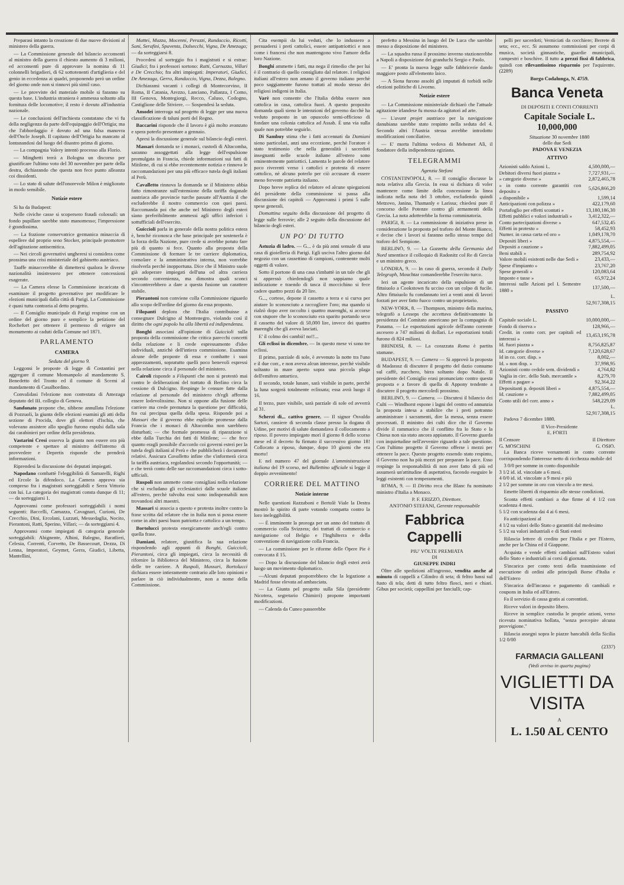Preparasi intanto la creazione di due nuove divisioni al ministero della guerra.
— La Commissione generale del bilancio acconsentì al ministro della guerra il chiesto aumento di 3 milioni, ed acconsentì pure di approvare la nomina di 11 colonnelli brigadieri, di 62 sottotenenti d'artiglieria e del genio in eccedenza ai quadri, proponendo però un ordine del giorno onde non si rinnovi più simil caso.
— Le provviste del materiale mobile si faranno su questa base. L'industria straniera è ammessa soltanto alla fornitura delle locomotive; il resto è dovuto all'industria nazionale.
— Le conclusioni dell'inchiesta constatano che vi fu della negligenza da parte dell'equipaggio dell'Ortigia; ma che l'abbordaggio è dovuto ad una falsa manovra dell'Oncle Joseph. Il capitano dell'Ortigia ha mancato al lontanandosi dal luogo del disastro prima di giorno.
— La compagnia Valery intentò processo alla Florio.
— Minghetti terrà a Bologna un discorso per giustificare l'ultimo voto del 30 novembre per parte della destra, dichiarando che questa non fece punto alleanza coi dissidenti.
— Lo stato di salute dell'onorevole Milon è migliorato in modo sensibile.
Notizie estere
Si ha da Budapest:
Nelle civiche casse si scopersero fraudi colossali: un fondo pupillare sarebbe stato manomesso; l'impressione è grandissima.
— La frazione conservatrice germanica minaccia di espellere dal proprio seno Stocker, principale promotore dell'agitazione antisemitica.
— Nei circoli governativi ungheresi si considera come prossima una crisi ministeriale del gabinetto austriaco.
Taaffe minaccerebbe di dimettersi qualora le diverse nazionalità insistessero per ottenere concessioni esagerate.
— La Camera elesse la Commissione incaricata di esaminare il progetto governativo per modificare le elezioni municipali dalla città di Parigi. La Commissione è quasi tutta contraria al detto progetto.
— Il Consiglio municipale di Parigi respinse con un ordine del giorno puro e semplice la petizione del Rochefort per ottenere il permesso di erigere un monumento ai caduti della Comune nel 1871.
PARLAMENTO
CAMERA
Seduta del giorno 9.
Leggonsi le proposte di legge di Costantini per aggregare il comune Monsanpolo al mandamento S. Benedetto del Tronto ed il comune di Scerni al mandamento di Casalbordino.
Convalidasi l'elezione non contestata di Amezaga deputato del III. collegio di Genova.
Sandonato propone che, sibbene annullata l'elezione di Pozzuoli, la giunta delle elezioni esamini gli atti della sezione di Procida, dove gli elettori d'Ischia, che volevano assistere allo spoglio furono espulsi dalla sala dai carabinieri per ordine della presidenza.
Vastarini Cresi osserva la giunta non essere ora più competente e spettare al ministro dell'interno di provvedere e Depretis risponde che prenderà informazioni.
Riprendesi la discussione dei deputati impiegati.
Napodano combattè l'eleggibilità di Samarelli, Righi ed Ercole la difendoco. La Camera approva sia compreso fra i magistrati sorteggiabili e Serra Vittorio con lui. La categoria dei magistrati consta dunque di 11; — da sorteggiarsi 1.
Approvansi come professori sorteggiabili i nomi seguenti: Baccelli, Carnazza, Cavagnari, Curioni, De Crecchio, Dini, Ercolani, Luzzati, Messedaglia, Nocito, Pierantoni, Ratti, Sperino, Villari; — da sorteggiarsi 4.
Approvansi come impiegati di categoria generale sorteggiabili: Abignente, Albini, Balegno, Baratlieri, Celesia, Correnti, Corvetto, De Bassecourt, Dezza, Di Lenna, Imperatori, Geymet, Gerra, Giudici, Libetta, Mantellini,
Mattei, Mazza, Mocenni, Perazzi, Randaccio, Ricotti, Sani, Serafini, Spaventa, Dalsecchi, Vigna, De Amezaga; — da sorteggiarsi 8.
Procedesi al sorteggio fra i magistrati e si estrae: Giudici; fra i professori sortono: Ratti, Carnazza, Villari e De Crecchio; fra altri impiegati: Imperatori, Giudici, De Amezaga, Gerra, Randaccio, Vigna, Dezza, Balegno.
Dichiaransi vacanti i collegi di Montecorvino, II Roma, II Catania, Arezzo, Lanciano, Pallanza, I Como, III Genova, Montegiorgi, Recco, Caluso, Codogno, Castiglione delle Stiviere. — Sospendesi la seduta.
Amodei interroga sul progetto di legge per una nuova classificazione di taluni porti del Regno.
Baccarini risponde che il lavoro è già molto avanzato e spera poterlo presentare a gennaio.
Apresi la discussione generale sul bilancio degli esteri.
Massari domanda se i monaci, custodi di Altacomba, saranno assoggettati alla legge dell'espulsione promulgata in Francia, chiede informazioni sui fatti di Mitilene, di cui si ebbe recentemente notizia e rinnova le raccomandazioni per una più efficace tutela degli italiani al Perù.
Cavalletto rinnova la domanda se il Ministero abbia fatto rimostranze sull'estensione della tariffa doganale austriaca alle provincie turche passate all'Austria il che escluderebbe il nostro commercio con quei paesi. Raccomanda poi che anche nel Ministero degli esteri siano preferibilmente ammessi agli uffici inferiori i sottufficiali dell'esercito.
Guiccioli parla in generale della nostra politica estera è, benchè riconosca che base principale per sostenerla è la forza della Nazione, pure crede si avrebbe potuto fare più di quanto si fece. Quanto alla proposta della Commissione di formare le tre carriere diplomatica, consolare e la amministrativa interna, non vorrebbe risolverla perchè inopportuna. Dice che il Ministro suole già adoperare impiegati dell'una od altra carriera secondo convenienza, ma dimostra quali sconci s'incontrerebbero a dare a questa fusione un carattere stabile.
Pierantoni non conviene colla Commissione riguardo allo scopo dell'ordine del giorno da essa proposto.
Filopanti deplora che l'Italia contribuisse a consegnare Dulcigno al Montenegro, violando così il diritto che ogni popolo ha alla libertà ed indipendenza.
Bonghi associasi all'opinione di Guiccioli sulla proposta della commissione che critica parecchi concetti della relazione e li crede espressamente d'idee individuali, anzichè dell'intiera commissione. Esamina alcune delle proposte di essa e combatte i suoi apprezzamenti, sopratutto quelli poco benevoli espressi nella relazione circa il personale del ministero.
Cairoli risponde a Filopanti che non si protestò mai contro le deliberazioni del trattato di Berlino circa la cessione di Dulcigno. Respinge le censure fatte dalla relazione al personale del ministero ch'egli afferma essere lodevolissimo. Non si oppone alla fusione delle carriere ma crede prematura la questione per difficoltà, fra cui precipua quella della spesa. Risponde poi a Massari che il governo ebbe esplicite promesse dalla Francia che i monaci di Altacomba non sarebbero disturbati; — che formale promessa di riparazione si ebbe dalla Turchia dei fatti di Mitilene; — che fece quanto eragli possibile d'accordo coi governi esteri per la tutela degli italiani al Perù e che pubblicherà i documenti relativi. Assicura Cavalletto infine che s'informerà circa la tariffa austriaca, regolandosi secondo l'opportunità; — e che terrà conto delle sue raccomandazioni circa i sotto-ufficiali.
Ruspoli non ammette come consigliasi nella relazione che si escludano gli ecclesiastici dalle scuole italiane all'estero, perchè talvolta essi sono indispensabili non trovandosi altri maestri.
Massari si associa a questo e protesta inoltre contro la frase scritta dal relatore che in Italia non si possa essere come in altri paesi buon patriotta e cattolico a un tempo.
Bortolucci protesta energicamente anch'egli contro quella frase.
Damiani, relatore, giustifica la sua relazione rispondendo agli appunti di Bonghi, Guiccioli, Pierantoni, circa gli impiegati, circa la necessità di rifornire la Biblioteca del Ministero, circa la fusione delle tre carriere. A Ruspoli, Massari, Bortolucci dichiara essere intieramente contrario alle loro opinioni e parlare in ciò individualmente, non a nome della Commissione.
Cita esempii da lui veduti, che lo indussero a persuadersi i preti cattolici, essere antipatriottici e non come i francesi che non mantengono vivo l'amore della loro Nazione.
Bonghi ammette i fatti, ma nega il rimedio che per lui è il contrario di quello consigliato dal relatore. I religiosi italiani all'estero non amano il governo italiano perchè poco saggiamente furono trattati al modo stesso dei religiosi indigeni in Italia.
Varè non consente che l'Italia debba essere non cattolica in casa, cattolica fuori. A questo proposito domanda quali sieno le intenzioni del governo dacchè ha veduto proposto in un opuscolo semi-officioso di fondare una colonia cattolica ad Assab. È una via sulla quale non potrebbe seguirlo.
Di Sambuy stima che i fatti accennati da Damiani sieno particolari, anzi una eccezione, perchè l'oratore è stato testimonio che nella generalità i sacerdoti insegnanti nelle scuole italiane all'estero sono eminentemente patriottici. Lamenta le parole del relatore poco riverenti verso i cattolici e protesta di essere cattolico, nè alcuno poterlo per ciò accusare di essere meno fervente patriotta italiano.
Dopo breve replica del relatore ed alcune spiegazioni del presidente della commissione si passa alla discussione dei capitoli — Approvansi i primi 5 sulle spese generali.
Domattina seguito della discussione del progetto di legge sulle ferrovie; alle 2 seguito della discussione del bilancio degli esteri.
UN PO' DI TUTTO
Astuzia di ladro. — G... è da più anni sensale di una casa di gioielleria di Parigi. Egli usciva l'altro giorno dal negozio con un cassettino di campioni, contenente molti oggetti di valore.
Sotto il portone di una casa s'imbattè in un tale che gli si appressò chiedendogli non sappiamo quale indicazione e traendo di tasca il moccichino si fece cadere quattro pezzi da 20 lire.
G..., cortese, depone il cassetto a terra e si curva per aiutare lo sconosciuto a raccogliere l'oro; ma quando si rialzò dopo aver raccolto i quattro marenghi, si accorse con stupore che lo sconosciuto era sparito portando seco il cassetto del valore di 50,000 lire, invece dei quattro marenghi che gli aveva lasciati.
E' il colmo dei cambii! no!!...
Gli eclissi in dicembre. — In questo mese vi sono tre eclissi.
Il primo, parziale di sole, è avvenuto la notte tra l'uno e il due corr., e non aveva alcun interesse, perchè visibile soltanto in mare aperto sopra una piccola plaga dell'emifero antartico.
Il secondo, totale lunare, sarà visibile in parte, perchè la luna sorgerà totalmente eclissata; essa avrà luogo il 16.
Il terzo, pure visibile, sarà parziale di sole ed avverrà al 31.
Scherzi di... cattivo genere. — Il signor Osvaldo Sartori, cassiere di seconda classe presso la dogana di Udine, per motivi di salute domandava il collocamento a riposo. Il povero impiegato morì il giorno 8 dello scorso mese ed il decreto fu firmato il successivo giorno 18! Collocato a riposo, dunque, dopo 10 giorni che era morto!
E nel numero 47 del giornale L'amministrazione italiana del 19 scorso, nel Bullettino ufficiale si legge il doppio avvenimento!
CORRIERE DEL MATTINO
Notizie interne
Nelle questioni Razzaboni e Bertolè Viale la Destra mostrò lo spirito di parte votando compatta contro la loro ineleggibilità.
— È imminente la proroga per un anno del trattato di commercio colla Svizzera; dei trattati di commercio e navigazione col Belgio e l'Inghilterra e della convenzione di navigazione colla Francia.
— La commissione per le riforme delle Opere Pie è convocata il 15.
— Dopo la discussione del bilancio degli esteri avrà luogo un movimento diplomatico.
—Alcuni deputati proporrebbero che la legazione a Madrid fosse elevata ad ambasciata.
— La Giunta pel progetto sulla Sila (presidente Nicotera, segretario Chimirri) propone importanti modificazioni.
— Calenda da Cuneo passerebbe
prefetto a Messina in luogo del De Luca che sarebbe messo a disposizione del ministero.
— La squadra russa il prossimo inverno stazionerebbe a Napoli a disposizione dei granduchi Sergio e Paolo.
— E' pronta la nuova legge sulle fabbricerie dando maggiore posto all'elemento laico.
— A Siena furono assolti gli imputati di torbidi nelle elezioni politiche di Livorno.
Notizie estere
— La Commissione ministeriale dichiarò che l'attuale agitazione irlandese fu mossa da agitatori ad arte.
— L'avant projet austriaco per la navigazione danubiana sarebbe stato respinto nella seduta del 4. Secondo altri l'Austria stessa avrebbe introdotto modificazioni conciliative.
— E' morta l'ultima vedova di Mehemet Alì, il fondatore della indipendenza egiziana.
TELEGRAMMI
Agenzia Stefani
COSTANTINOPOLI, 8. — Il consiglio discusse la nota relativa alla Grecia. In essa si dichiara di voler mantenere come limite della concessione la linea indicata nella nota del 3 ottobre, escludendo quindi Metzovo, Janina, Thamanly e Larissa; chiedesi pure il concorso delle Potenze contro gli armamenti della Grecia. La nota adotterebbe la forma comminatoria.
PARIGI, 8. — La commissione di iniziativa prese in considerazione la proposta pel traforo del Monte Bianco, e decise che i lavori si faranno nello stesso tempo del traforo del Sempione.
BERLINO, 9. — La Gazzetta della Germania del Nord smentisce il colloquio di Radonitz col Re di Grecia e un ministro greco.
LONDRA, 9. — In caso di guerra, secondo il Daily Telegraph, Mouchtar comanderebbe l'esercito turco.
Ieri un agente incaricato della espulsione di un fittaiuolo a Cookstown fu ucciso con un colpo di fucile. Altro fittaiuolo fu condannato ieri a venti anni di lavori forzati per aver fatto fuoco contro un proprietario.
NEW-YORK, 8. — Thompson, ministro della marina, telegrafò a Lesseps che accettava definitivamente la presidenza del Comitato americano per la compagnia di Panama. — Le esportazioni agricole dell'anno corrente ascesero a 747 milioni di dollari. Le esportazioni totali furono di 824 milioni.
BRINDISI, 8. — La corazzata Roma è partita stamane.
BUDAPEST, 9. — Camera — Si approvò la proposta di Madarasz di discutere il progetto del dazio consumo sul caffè, zucchero, birra soltanto dopo Natale. Il presidente del Consiglio erasi pronunciato contro questa proposta e a favore di quella di Appony tendente a discutere il progetto mercoledì prossimo.
BERLINO, 9. — Camera. — Discutesi il bilancio dei Culti — Windhorst espone i lagni del centro ed annunzia la proposta intesa a stabilire che i preti potranno amministrare i sacramenti, dire la messa, senza essere processati. Il ministro dei culti dice che il Governo divide il rammarico che il conflitto fra lo Stato e la Chiesa non sia stato ancora appianato. Il Governo guarda con inquietudine nell'avvenire riguardo a tale questione. Con l'ultimo progetto il Governo offerse i mezzi per ottenere la pace. Questo progetto essendo stato respinto, il Governo non ha più mezzi per preparare la pace. Esso respinge la responsabilità di non aver fatto di più ed assumerà un'attitudine di aspettativa, facendo eseguire le leggi esistenti con temperamenti.
ROMA, 9. — Il Diritto reca che Blanc fu nominato ministro d'Italia a Monaco.
P. F. ERIZZO, Direttore.
ANTONIO STEFANI, Gerente responsabile
Fabbrica Cappelli
PIU' VOLTE PREMIATA
DI
GIUSEPPE INDRI
Oltre alle spedizioni all'ingrosso, vendita anche al minuto di cappelli a Cilindro di seta; di feltro bassi sul fusto di tela; detti di tutto feltro flosci, neri e chiari. Gibus per società; cappellini per fanciulli; cap-
pelli per sacerdoti; Verniciati da cocchiere; Berrete di seta; ecc., ecc. Si assumono commissioni per corpi di musica, società ginnastiche, guardie municipali, campestri e boschive. Il tutto a prezzi fissi di fabbrica, quindi con rilevantissimo risparmio per l'aquirente. (2289)
Borgo Codalunga, N. 4759.
Banca Veneta
DI DEPOSITI E CONTI CORRENTI
Capitale Sociale L. 10,000,000
Situazione 30 novembre 1880
delle due Sedi
PADOVA E VENEZIA
ATTIVO
| Azionisti saldo Azioni L. | 4,500,000,— |
| Debitori diversi fuori piazza » | 7,727,931,— |
| » categorie diverse » | 2,872,465,78 |
| » in conto corrente garantiti con deposito » | 5,626,866,20 |
| » disponibile » | 1,599,14 |
| Anticipazioni con polizza » | 422,179,60 |
| Portafoglio per effetti scontati » | 13,180,186,30 |
| Effetti pubblici e valori industriali » | 3,412,322,— |
| Conto partecipazioni diverse » | 647,532,45 |
| Effetti in protesto » | 58,452,93 |
| Numer. in cassa carta ed oro » | 1,049,178,70 |
| Depositi liberi » | 4,875,554,— |
| Depositi a cauzione » | 7,882,499,05 |
| Beni stabili » | 289,754,92 |
| Valore mobili esistenti nelle due Sedi » | 23,433,— |
| Spese d'impianto » | 23,767,20 |
| Spese generali » | 120,083,64 |
| Imposte e tasse » | 65,972,24 |
| Interessi sulle Azioni pel I. Semestre 1880 » | 137,500,— |
| | L. 52,917,308,15 |
PASSIVO
| Capitale sociale L. | 10,000,000,— |
| Fondo di riserva » | 128,966,— |
| Credit. in conto corr. per capitali ed interessi » | 13,453,195,78 |
| Id. fuori piazza » | 8,756,825,87 |
| Id. categorie diverse » | 7,120,628,67 |
| Id in co. corr. disp. » | 8,002,— |
| Id. » non disp. » | 37,998,95 |
| Azionisti conto cedole sem. dividendi » | 4,764,82 |
| Vaglia in circ. dello Stab. mercantile » | 8,279,70 |
| Effetti a pagare » | 92,364,22 |
| Depositanti p. depositi liberi » | 4,875,554,— |
| Id. cauzione » | 7,882,499,05 |
| Conto utili del corr. anno » | 548,229,09 |
| | L. 52,917,308,15 |
Padova 7 dicembre 1880.
Il Vice-Presidente
E. FORTI
| Il Censore G. MOSCHINI | Il Direttore G. OSIO. |
La Banca riceve versamenti in conto corrente corrispondendo l'interesse netto di ricchezza mobile del
3 0/0 per somme in conto disponibile
3 1/2 id. id. vincolate a 6 mesi.
4 0/0 id. id. vincolate a 9 mesi e più
2 1/2 per somme in oro con vincolo a tre mesi.
Emette libretti di risparmio alle stesse condizioni.
Sconta effetti cambiari a due firme al 4 1/2 con scadenza 4 mesi.
5 1/2 con scadenza dai 4 ai 6 mesi.
Fa anticipazioni al
4 1/2 su valori dello Stato o garantiti dal medesimo
5 1/2 su valori industriali e di Stati esteri
Rilascia lettere di credito per l'Italia e per l'Estero, anche per la China ed il Giappone.
Acquista e vende effetti cambiari sull'Estero valori dello Stato e industriali ai corsi di giornata.
S'incarica per conto terzi della trasmissione ed esecuzione di ordini alle principali Borse d'Italia e dell'Estero
S'incarica dell'incasso e pagamento di cambiali e coupons in Italia ed all'Estero.
Fa il servizio di cassa gratis ai correntisti.
Riceve valori in deposito libero.
Riceve in semplice custodia le proprie azioni, verso ricevuta nominativa bollata, "senza percepire alcuna provvigione."
Rilascia assegni sopra le piazze bancabili della Sicilia 1/2 0/00
(2337)
FARMACIA GALLEANI
(Vedi avviso in quarta pagina)
VIGLIETTI DA VISITA
A
L. 1.50 AL CENTO